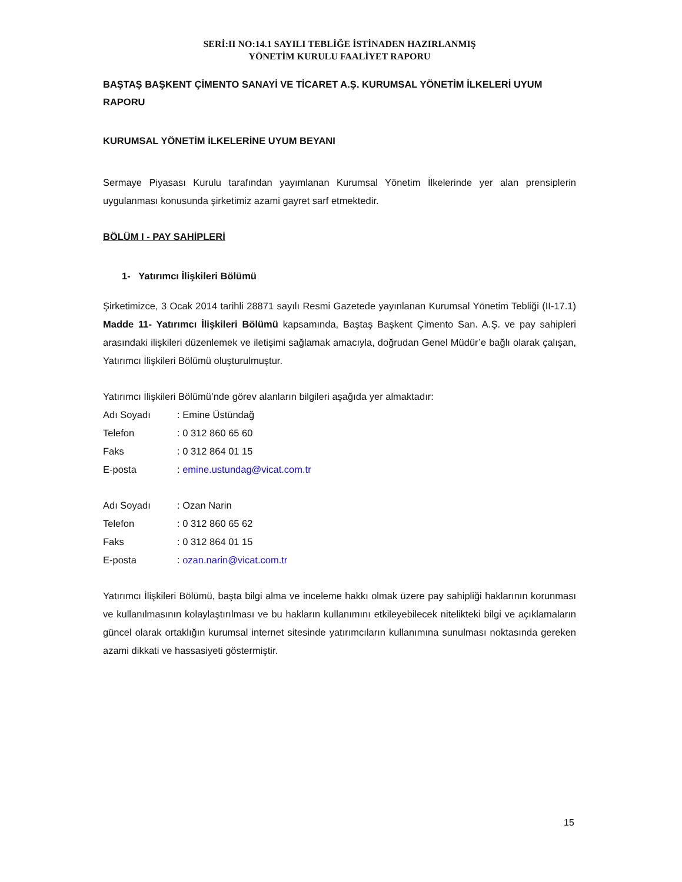SERİ:II NO:14.1 SAYILI TEBLİĞE İSTİNADEN HAZIRLANMIŞ
YÖNETİM KURULU FAALİYET RAPORU
BAŞTAŞ BAŞKENT ÇİMENTO SANAYİ VE TİCARET A.Ş. KURUMSAL YÖNETİM İLKELERİ UYUM RAPORU
KURUMSAL YÖNETİM İLKELERİNE UYUM BEYANI
Sermaye Piyasası Kurulu tarafından yayımlanan Kurumsal Yönetim İlkelerinde yer alan prensiplerin uygulanması konusunda şirketimiz azami gayret sarf etmektedir.
BÖLÜM I - PAY SAHİPLERİ
1- Yatırımcı İlişkileri Bölümü
Şirketimizce, 3 Ocak 2014 tarihli 28871 sayılı Resmi Gazetede yayınlanan Kurumsal Yönetim Tebliği (II-17.1) Madde 11- Yatırımcı İlişkileri Bölümü kapsamında, Baştaş Başkent Çimento San. A.Ş. ve pay sahipleri arasındaki ilişkileri düzenlemek ve iletişimi sağlamak amacıyla, doğrudan Genel Müdür’e bağlı olarak çalışan, Yatırımcı İlişkileri Bölümü oluşturulmuştur.
Yatırımcı İlişkileri Bölümü’nde görev alanların bilgileri aşağıda yer almaktadır:
| Adı Soyadı | : Emine Üstündağ |
| Telefon | : 0 312 860 65 60 |
| Faks | : 0 312 864 01 15 |
| E-posta | : emine.ustundag@vicat.com.tr |
| Adı Soyadı | : Ozan Narin |
| Telefon | : 0 312 860 65 62 |
| Faks | : 0 312 864 01 15 |
| E-posta | : ozan.narin@vicat.com.tr |
Yatırımcı İlişkileri Bölümü, başta bilgi alma ve inceleme hakkı olmak üzere pay sahipliği haklarının korunması ve kullanılmasının kolaylaştırılması ve bu hakların kullanımını etkileyebilecek nitelikteki bilgi ve açıklamaların güncel olarak ortaklığın kurumsal internet sitesinde yatırımcıların kullanımına sunulması noktasında gereken azami dikkati ve hassasiyeti göstermiştir.
15